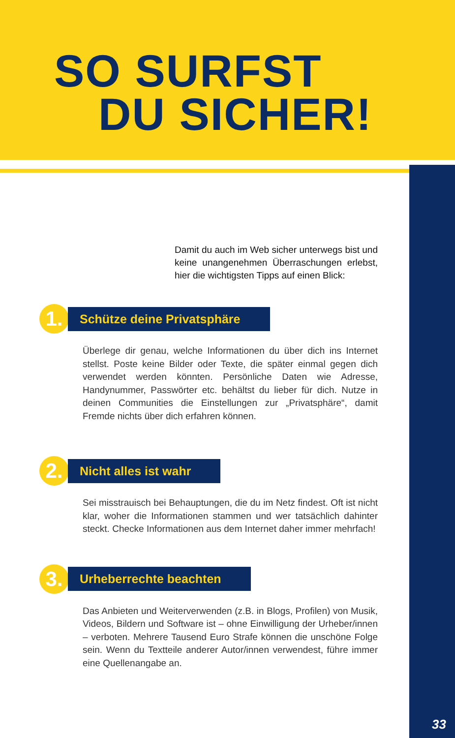SO SURFST
DU SICHER!
Damit du auch im Web sicher unterwegs bist und keine unangenehmen Überraschungen erlebst, hier die wichtigsten Tipps auf einen Blick:
1.
Schütze deine Privatsphäre
Überlege dir genau, welche Informationen du über dich ins Internet stellst. Poste keine Bilder oder Texte, die später einmal gegen dich verwendet werden könnten. Persönliche Daten wie Adresse, Handynummer, Passwörter etc. behältst du lieber für dich. Nutze in deinen Communities die Einstellungen zur „Privatsphäre“, damit Fremde nichts über dich erfahren können.
2.
Nicht alles ist wahr
Sei misstrauisch bei Behauptungen, die du im Netz findest. Oft ist nicht klar, woher die Informationen stammen und wer tatsächlich dahinter steckt. Checke Informationen aus dem Internet daher immer mehrfach!
3.
Urheberrechte beachten
Das Anbieten und Weiterverwenden (z.B. in Blogs, Profilen) von Musik, Videos, Bildern und Software ist – ohne Einwilligung der Urheber/innen – verboten. Mehrere Tausend Euro Strafe können die unschöne Folge sein. Wenn du Textteile anderer Autor/innen verwendest, führe immer eine Quellenangabe an.
33